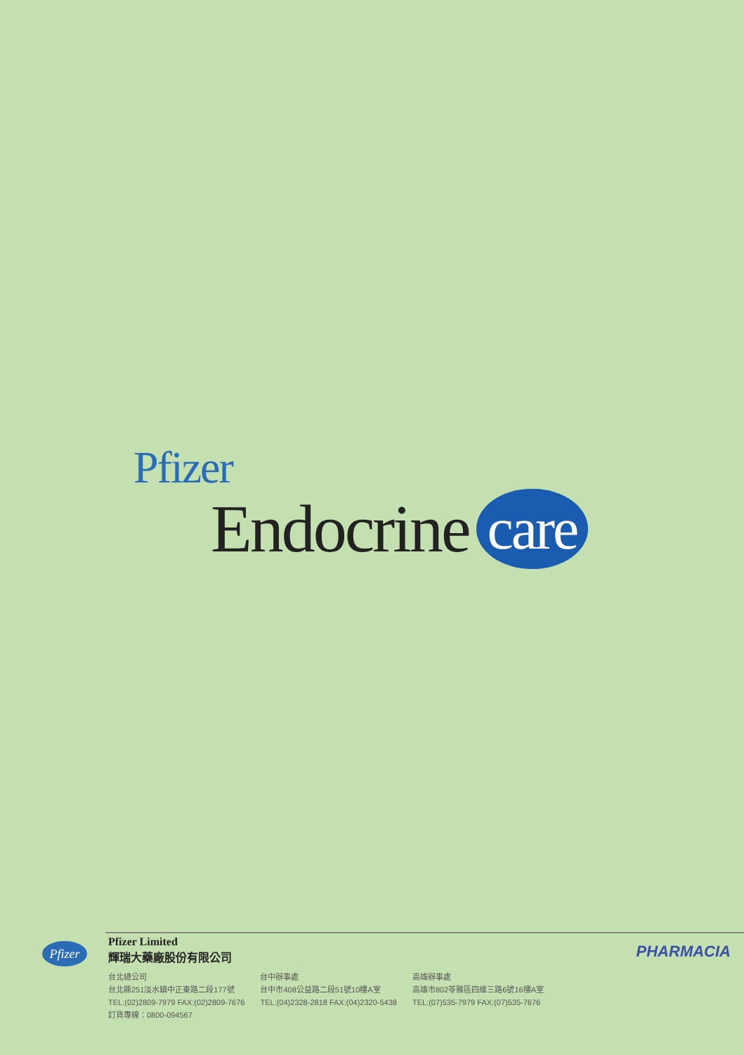Pfizer
Endocrine care
Pfizer
Pfizer Limited
輝瑞大藥廠股份有限公司
台北總公司
台北縣251淡水鎮中正東路二段177號
TEL:(02)2809-7979 FAX:(02)2809-7676
訂貨專線：0800-094567
台中辦事處
台中市408公益路二段51號10樓A室
TEL:(04)2328-2818 FAX:(04)2320-5438
高雄辦事處
高雄市802苓雅區四維三路6號16樓A室
TEL:(07)535-7979 FAX:(07)535-7676
PHARMACIA